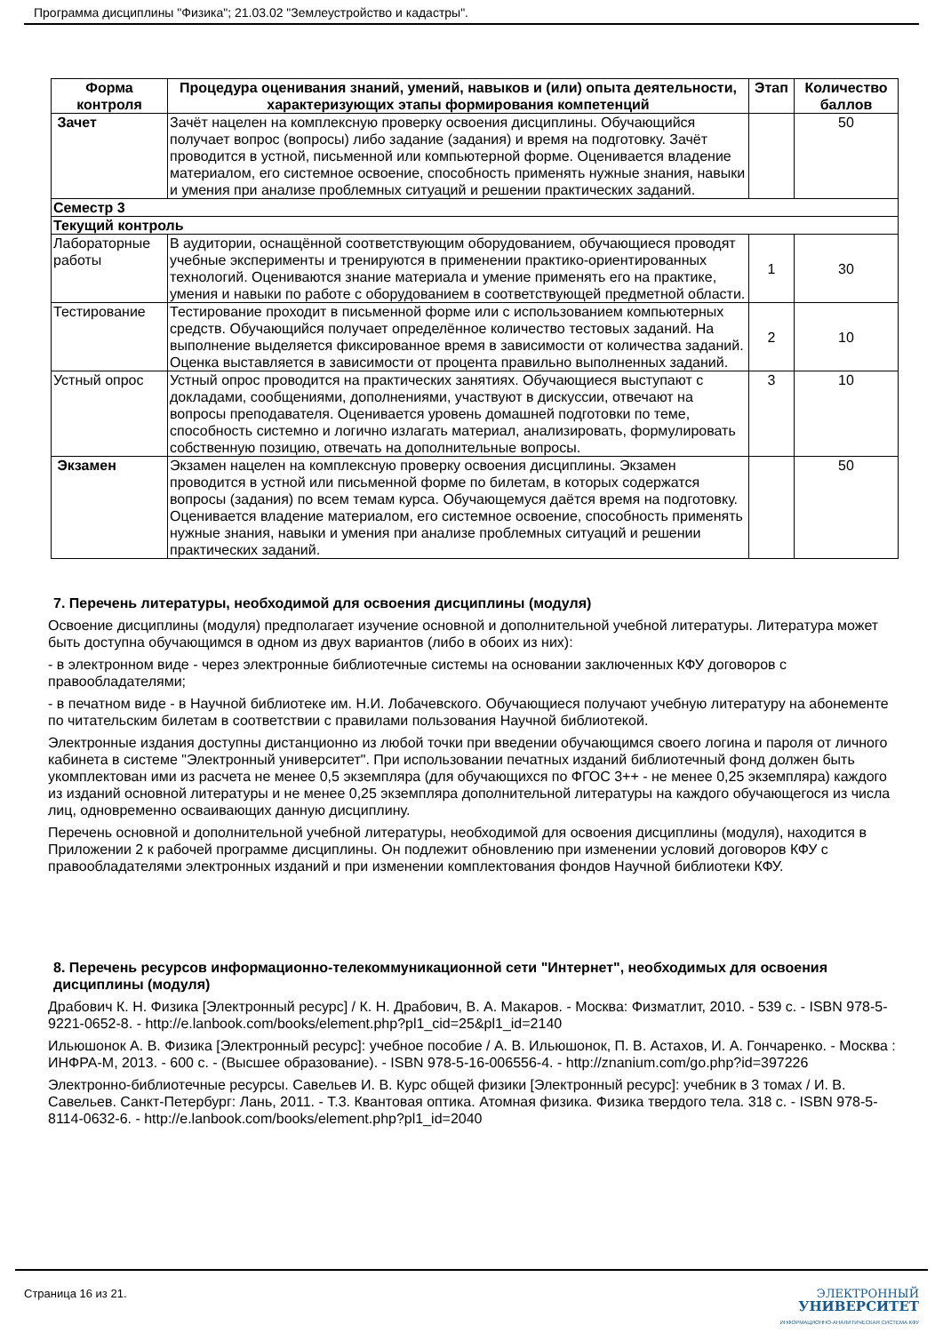Программа дисциплины "Физика"; 21.03.02 "Землеустройство и кадастры".
| Форма контроля | Процедура оценивания знаний, умений, навыков и (или) опыта деятельности, характеризующих этапы формирования компетенций | Этап | Количество баллов |
| --- | --- | --- | --- |
| Зачет | Зачёт нацелен на комплексную проверку освоения дисциплины. Обучающийся получает вопрос (вопросы) либо задание (задания) и время на подготовку. Зачёт проводится в устной, письменной или компьютерной форме. Оценивается владение материалом, его системное освоение, способность применять нужные знания, навыки и умения при анализе проблемных ситуаций и решении практических заданий. | | 50 |
| Семестр 3 | | | |
| Текущий контроль | | | |
| Лабораторные работы | В аудитории, оснащённой соответствующим оборудованием, обучающиеся проводят учебные эксперименты и тренируются в применении практико-ориентированных технологий. Оцениваются знание материала и умение применять его на практике, умения и навыки по работе с оборудованием в соответствующей предметной области. | 1 | 30 |
| Тестирование | Тестирование проходит в письменной форме или с использованием компьютерных средств. Обучающийся получает определённое количество тестовых заданий. На выполнение выделяется фиксированное время в зависимости от количества заданий. Оценка выставляется в зависимости от процента правильно выполненных заданий. | 2 | 10 |
| Устный опрос | Устный опрос проводится на практических занятиях. Обучающиеся выступают с докладами, сообщениями, дополнениями, участвуют в дискуссии, отвечают на вопросы преподавателя. Оценивается уровень домашней подготовки по теме, способность системно и логично излагать материал, анализировать, формулировать собственную позицию, отвечать на дополнительные вопросы. | 3 | 10 |
| Экзамен | Экзамен нацелен на комплексную проверку освоения дисциплины. Экзамен проводится в устной или письменной форме по билетам, в которых содержатся вопросы (задания) по всем темам курса. Обучающемуся даётся время на подготовку. Оценивается владение материалом, его системное освоение, способность применять нужные знания, навыки и умения при анализе проблемных ситуаций и решении практических заданий. | | 50 |
7. Перечень литературы, необходимой для освоения дисциплины (модуля)
Освоение дисциплины (модуля) предполагает изучение основной и дополнительной учебной литературы. Литература может быть доступна обучающимся в одном из двух вариантов (либо в обоих из них):
- в электронном виде - через электронные библиотечные системы на основании заключенных КФУ договоров с правообладателями;
- в печатном виде - в Научной библиотеке им. Н.И. Лобачевского. Обучающиеся получают учебную литературу на абонементе по читательским билетам в соответствии с правилами пользования Научной библиотекой.
Электронные издания доступны дистанционно из любой точки при введении обучающимся своего логина и пароля от личного кабинета в системе "Электронный университет". При использовании печатных изданий библиотечный фонд должен быть укомплектован ими из расчета не менее 0,5 экземпляра (для обучающихся по ФГОС 3++ - не менее 0,25 экземпляра) каждого из изданий основной литературы и не менее 0,25 экземпляра дополнительной литературы на каждого обучающегося из числа лиц, одновременно осваивающих данную дисциплину.
Перечень основной и дополнительной учебной литературы, необходимой для освоения дисциплины (модуля), находится в Приложении 2 к рабочей программе дисциплины. Он подлежит обновлению при изменении условий договоров КФУ с правообладателями электронных изданий и при изменении комплектования фондов Научной библиотеки КФУ.
8. Перечень ресурсов информационно-телекоммуникационной сети "Интернет", необходимых для освоения дисциплины (модуля)
Драбович К. Н. Физика [Электронный ресурс] / К. Н. Драбович, В. А. Макаров. - Москва: Физматлит, 2010. - 539 с. - ISBN 978-5-9221-0652-8. - http://e.lanbook.com/books/element.php?pl1_cid=25&pl1_id=2140
Ильюшонок А. В. Физика [Электронный ресурс]: учебное пособие / А. В. Ильюшонок, П. В. Астахов, И. А. Гончаренко. - Москва : ИНФРА-М, 2013. - 600 с. - (Высшее образование). - ISBN 978-5-16-006556-4. - http://znanium.com/go.php?id=397226
Электронно-библиотечные ресурсы. Савельев И. В. Курс общей физики [Электронный ресурс]: учебник в 3 томах / И. В. Савельев. Санкт-Петербург: Лань, 2011. - Т.3. Квантовая оптика. Атомная физика. Физика твердого тела. 318 с. - ISBN 978-5-8114-0632-6. - http://e.lanbook.com/books/element.php?pl1_id=2040
Страница 16 из 21.
ЭЛЕКТРОННЫЙ
УНИВЕРСИТЕТ
ИНФОРМАЦИОННО-АНАЛИТИЧЕСКАЯ СИСТЕМА КФУ